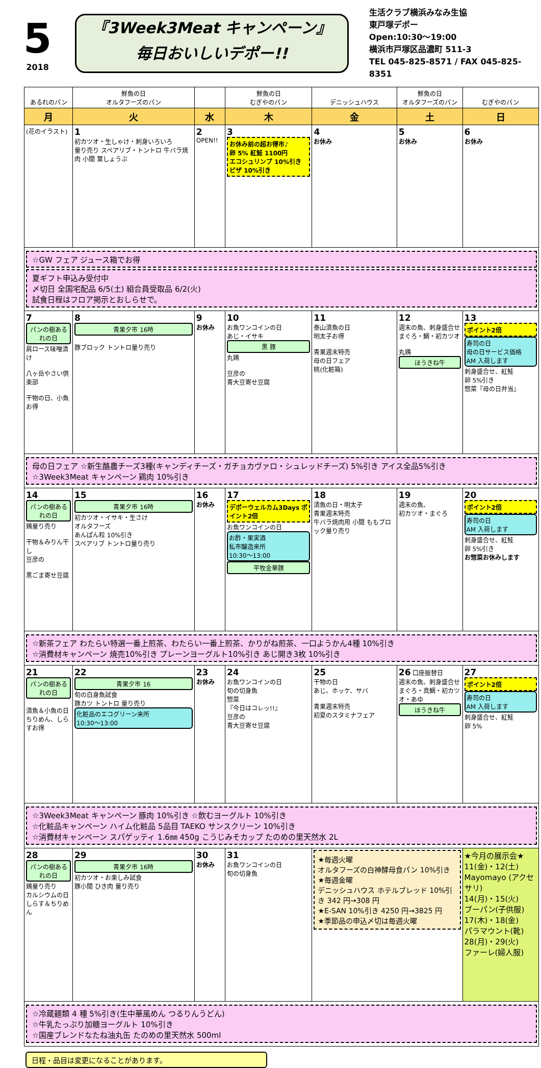5
2018
『3Week3Meat キャンペーン』
毎日おいしいデポー!!
生活クラブ横浜みなみ生協
東戸塚デポー
Open:10:30～19:00
横浜市戸塚区品濃町 511-3
TEL 045-825-8571 / FAX 045-825-8351
| あるれのパン | 鮮魚の日 オルタフーズのパン | | 鮮魚の日 むぎやのパン | デニッシュハウス | 鮮魚の日 オルタフーズのパン | むぎやのパン |
| 月 | 火 | 水 | 木 | 金 | 土 | 日 |
| (花のイラスト) | 1 初カツオ・生しゃけ・刺身いろいろ 量り売り スペアリブ・トントロ 牛バラ焼肉 小間 葉しょうぶ | 2 OPEN!! | 3 お休み前の超お得市♪ 卵 5% 紅鮭 1100円 エコシュリンプ 10%引き ピザ 10%引き | 4 お休み | 5 お休み | 6 お休み |
| ☆GW フェア ジュース箱でお得 夏ギフト申込み受付中 〆切日 全国宅配品 6/5(土) 組合員受取品 6/2(火) 試食日程はフロア掲示とおしらせで。 | | | | | | |
| 7 パンの樹あるれの日 肩ロース味噌漬け 八ヶ岳やさい倶楽部 干物の日、小魚お得 | 8 青果夕市 16時 豚ブロック トントロ量り売り | 9 お休み | 10 お魚ワンコインの日 あじ・イサキ 黒 豚 丸鶏 豆彦の 青大豆寄せ豆腐 | 11 泰山漬魚の日 明太子お得 青果週末特売 母の日フェア 桃(化粧箱) | 12 週末の魚、刺身盛合せ まぐろ・鯛・初カツオ 丸鶏 ほうきね牛 | 13 ポイント2倍 寿司の日 母の日サービス価格 AM 入荷します 刺身盛合せ、紅鮭 卵 5%引き 惣菜『母の日弁当』 |
| 母の日フェア ☆新生酪農チーズ3種(キャンディチーズ・ガチョカヴァロ・シュレッドチーズ) 5%引き アイス全品5%引き ☆3Week3Meat キャンペーン 鶏肉 10%引き | | | | | | |
| 14 パンの樹あるれの日 鶏量り売り 干物＆みりん干し 豆彦の 黒ごま寄せ豆腐 | 15 青果夕市 16時 初カツオ・イサキ・生さけ オルタフーズ あんぱん粒 10%引き スペアリブ トントロ量り売り | 16 お休み | 17 デポーウェルカム3Days ポイント2倍 お魚ワンコインの日 お酢・果実酒 私市醸造来所 10:30～13:00 平牧金華豚 | 18 漬魚の日・明太子 青果週末特売 牛バラ焼肉用 小間 ももブロック量り売り | 19 週末の魚、 初カツオ・まぐろ | 20 ポイント2倍 寿司の日 AM 入荷します 刺身盛合せ、紅鮭 卵 5%引き お惣菜お休みします |
| ☆新茶フェア わたらい特選一番上煎茶、わたらい一番上煎茶、かりがね煎茶、一口ようかん4種 10%引き ☆消費材キャンペーン 焼売10%引き プレーンヨーグルト10%引き あじ開き3枚 10%引き | | | | | | |
| 21 パンの樹あるれの日 漬魚＆小魚の日 ちりめん、しらすお得 | 22 青果夕市 16 旬の白身魚試食 豚カツ トントロ 量り売り 化粧品のエコグリーン来所 10:30～13:00 | 23 お休み | 24 お魚ワンコインの日 旬の切身魚 惣菜 『今日はコレッ!!』 豆彦の 青大豆寄せ豆腐 | 25 干物の日 あじ、ホッケ、サバ 青果週末特売 初夏のスタミナフェア | 26 口座振替日 週末の魚、刺身盛合せ まぐろ・真鯛・初カツオ・あゆ ほうきね牛 | 27 ポイント2倍 寿司の日 AM 入荷します 刺身盛合せ、紅鮭 卵 5% |
| ☆3Week3Meat キャンペーン 豚肉 10%引き ☆飲むヨーグルト 10%引き ☆化粧品キャンペーン ハイム化粧品 5品目 TAEKO サンスクリーン 10%引き ☆消費材キャンペーン スパゲッティ 1.6㎜ 450g こうじみそカップ たのめの里天然水 2L | | | | | | |
| 28 パンの樹あるれの日 鶏量り売り カルシウムの日 しらす＆ちりめん | 29 青果夕市 16時 初カツオ・お楽しみ試食 豚小間 ひき肉 量り売り | 30 お休み | 31 お魚ワンコインの日 旬の切身魚 | ★毎週火曜 オルタフーズの白神酵母食パン 10%引き ★毎週金曜 デニッシュハウス ホテルブレッド 10%引き 342 円→308 円 ★E-SAN 10%引き 4250 円→3825 円 ★季節品の申込〆切は毎週火曜 | | ★今月の展示会★ 11(金)・12(土) Mayomayo (アクセサリ) 14(月)・15(火) ブーパン(子供服) 17(木)・18(金) パラマウント(靴) 28(月)・29(火) ファーレ(婦人服) |
| ☆冷蔵麺類 4 種 5%引き(生中華風めん つるりんうどん) ☆牛乳たっぷり加糖ヨーグルト 10%引き ☆国産ブレンドなたね油丸缶 たのめの里天然水 500ml | | | | | | |
日程・品目は変更になることがあります。